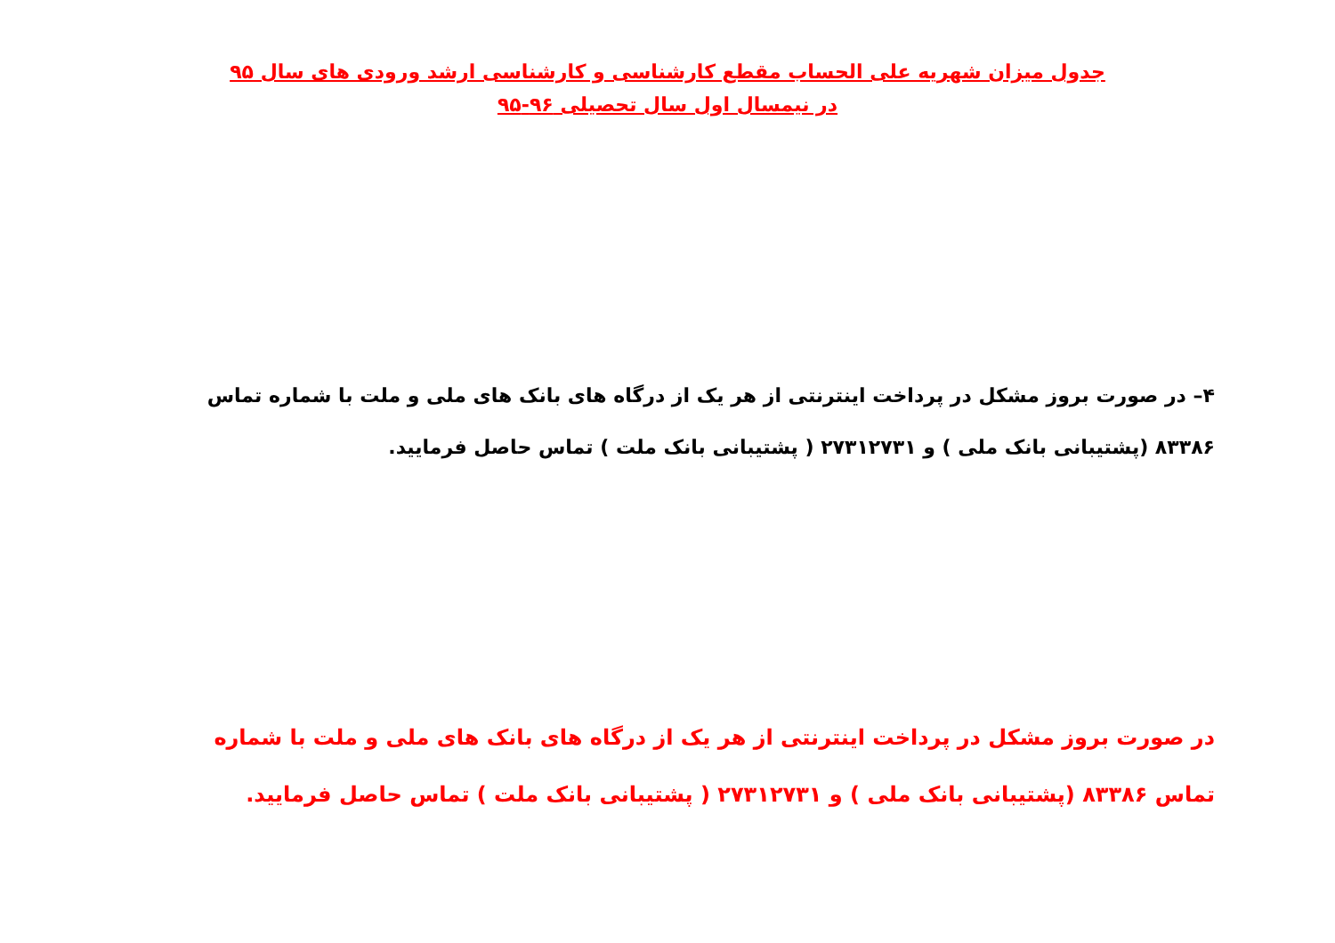جدول میزان شهریه علی الحساب مقطع کارشناسی و کارشناسی ارشد ورودی های سال ۹۵
در نیمسال اول سال تحصیلی ۹۶-۹۵
۴– در صورت بروز مشکل در پرداخت اینترنتی از هر یک از درگاه های بانک های ملی و ملت با شماره تماس ۸۳۳۸۶ (پشتیبانی بانک ملی ) و ۲۷۳۱۲۷۳۱ ( پشتیبانی بانک ملت ) تماس حاصل فرمایید.
در صورت بروز مشکل در پرداخت اینترنتی از هر یک از درگاه های بانک های ملی و ملت با شماره تماس ۸۳۳۸۶ (پشتیبانی بانک ملی ) و ۲۷۳۱۲۷۳۱ ( پشتیبانی بانک ملت ) تماس حاصل فرمایید.